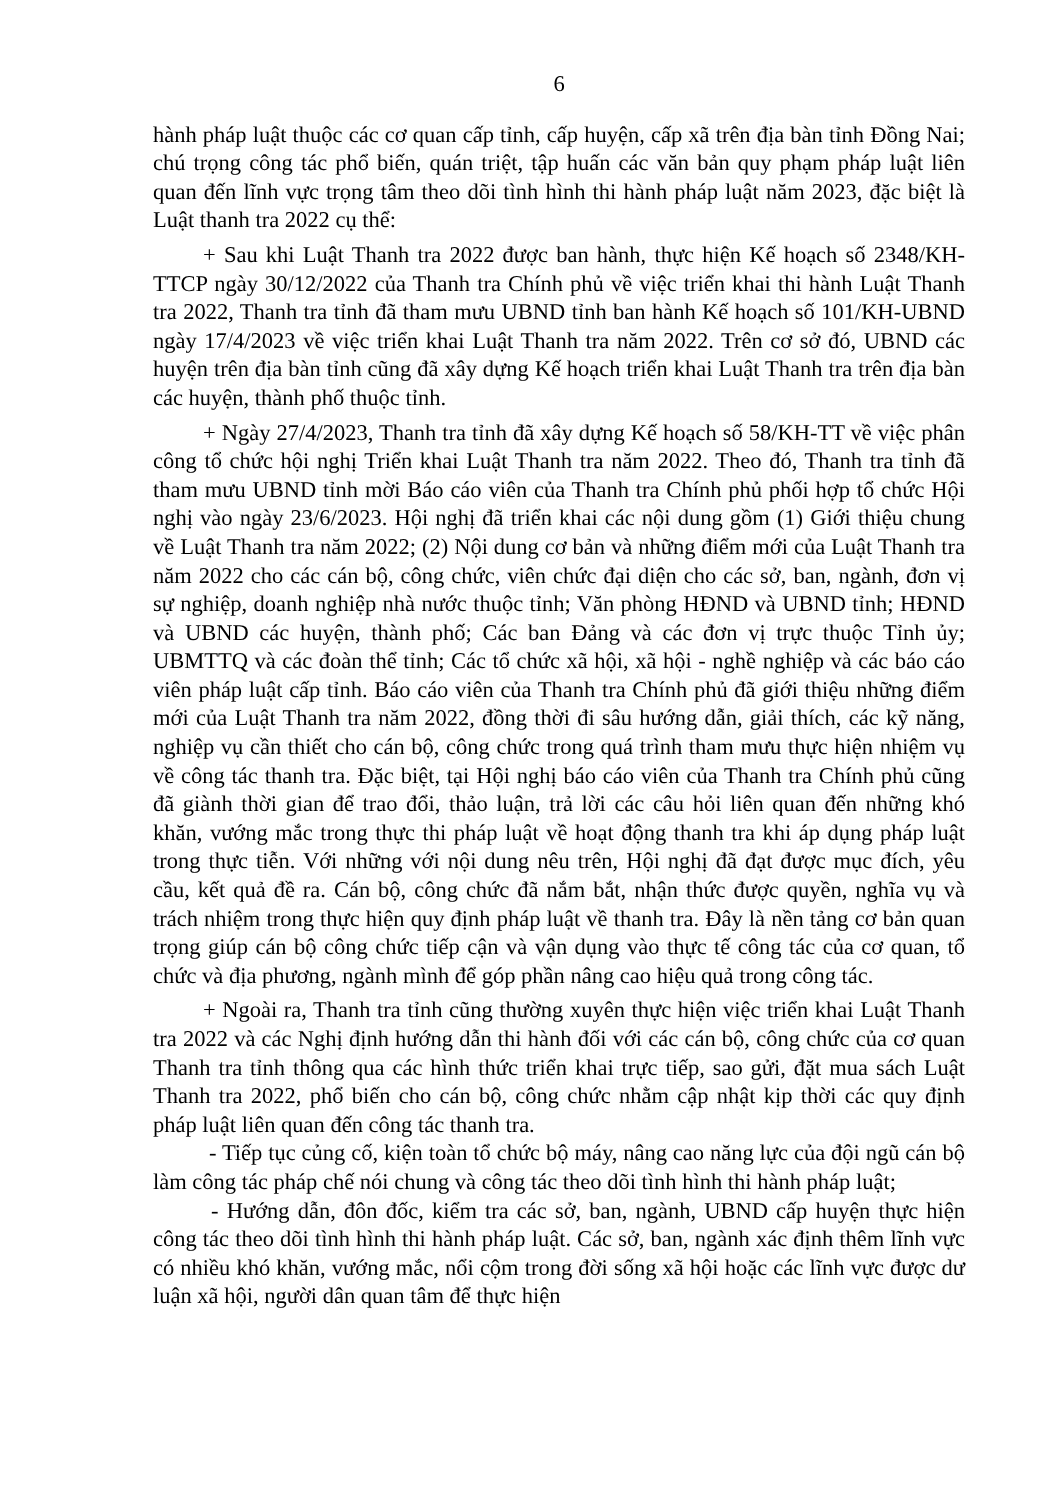6
hành pháp luật thuộc các cơ quan cấp tỉnh, cấp huyện, cấp xã trên địa bàn tỉnh Đồng Nai; chú trọng công tác phổ biến, quán triệt, tập huấn các văn bản quy phạm pháp luật liên quan đến lĩnh vực trọng tâm theo dõi tình hình thi hành pháp luật năm 2023, đặc biệt là Luật thanh tra 2022 cụ thể:
+ Sau khi Luật Thanh tra 2022 được ban hành, thực hiện Kế hoạch số 2348/KH-TTCP ngày 30/12/2022 của Thanh tra Chính phủ về việc triển khai thi hành Luật Thanh tra 2022, Thanh tra tỉnh đã tham mưu UBND tỉnh ban hành Kế hoạch số 101/KH-UBND ngày 17/4/2023 về việc triển khai Luật Thanh tra năm 2022. Trên cơ sở đó, UBND các huyện trên địa bàn tỉnh cũng đã xây dựng Kế hoạch triển khai Luật Thanh tra trên địa bàn các huyện, thành phố thuộc tỉnh.
+ Ngày 27/4/2023, Thanh tra tỉnh đã xây dựng Kế hoạch số 58/KH-TT về việc phân công tổ chức hội nghị Triển khai Luật Thanh tra năm 2022. Theo đó, Thanh tra tỉnh đã tham mưu UBND tỉnh mời Báo cáo viên của Thanh tra Chính phủ phối hợp tổ chức Hội nghị vào ngày 23/6/2023. Hội nghị đã triển khai các nội dung gồm (1) Giới thiệu chung về Luật Thanh tra năm 2022; (2) Nội dung cơ bản và những điểm mới của Luật Thanh tra năm 2022 cho các cán bộ, công chức, viên chức đại diện cho các sở, ban, ngành, đơn vị sự nghiệp, doanh nghiệp nhà nước thuộc tỉnh; Văn phòng HĐND và UBND tỉnh; HĐND và UBND các huyện, thành phố; Các ban Đảng và các đơn vị trực thuộc Tỉnh ủy; UBMTTQ và các đoàn thể tỉnh; Các tổ chức xã hội, xã hội - nghề nghiệp và các báo cáo viên pháp luật cấp tỉnh. Báo cáo viên của Thanh tra Chính phủ đã giới thiệu những điểm mới của Luật Thanh tra năm 2022, đồng thời đi sâu hướng dẫn, giải thích, các kỹ năng, nghiệp vụ cần thiết cho cán bộ, công chức trong quá trình tham mưu thực hiện nhiệm vụ về công tác thanh tra. Đặc biệt, tại Hội nghị báo cáo viên của Thanh tra Chính phủ cũng đã giành thời gian để trao đổi, thảo luận, trả lời các câu hỏi liên quan đến những khó khăn, vướng mắc trong thực thi pháp luật về hoạt động thanh tra khi áp dụng pháp luật trong thực tiễn. Với những với nội dung nêu trên, Hội nghị đã đạt được mục đích, yêu cầu, kết quả đề ra. Cán bộ, công chức đã nắm bắt, nhận thức được quyền, nghĩa vụ và trách nhiệm trong thực hiện quy định pháp luật về thanh tra. Đây là nền tảng cơ bản quan trọng giúp cán bộ công chức tiếp cận và vận dụng vào thực tế công tác của cơ quan, tổ chức và địa phương, ngành mình để góp phần nâng cao hiệu quả trong công tác.
+ Ngoài ra, Thanh tra tỉnh cũng thường xuyên thực hiện việc triển khai Luật Thanh tra 2022 và các Nghị định hướng dẫn thi hành đối với các cán bộ, công chức của cơ quan Thanh tra tỉnh thông qua các hình thức triển khai trực tiếp, sao gửi, đặt mua sách Luật Thanh tra 2022, phổ biến cho cán bộ, công chức nhằm cập nhật kịp thời các quy định pháp luật liên quan đến công tác thanh tra.
- Tiếp tục củng cố, kiện toàn tổ chức bộ máy, nâng cao năng lực của đội ngũ cán bộ làm công tác pháp chế nói chung và công tác theo dõi tình hình thi hành pháp luật;
- Hướng dẫn, đôn đốc, kiểm tra các sở, ban, ngành, UBND cấp huyện thực hiện công tác theo dõi tình hình thi hành pháp luật. Các sở, ban, ngành xác định thêm lĩnh vực có nhiều khó khăn, vướng mắc, nổi cộm trong đời sống xã hội hoặc các lĩnh vực được dư luận xã hội, người dân quan tâm để thực hiện